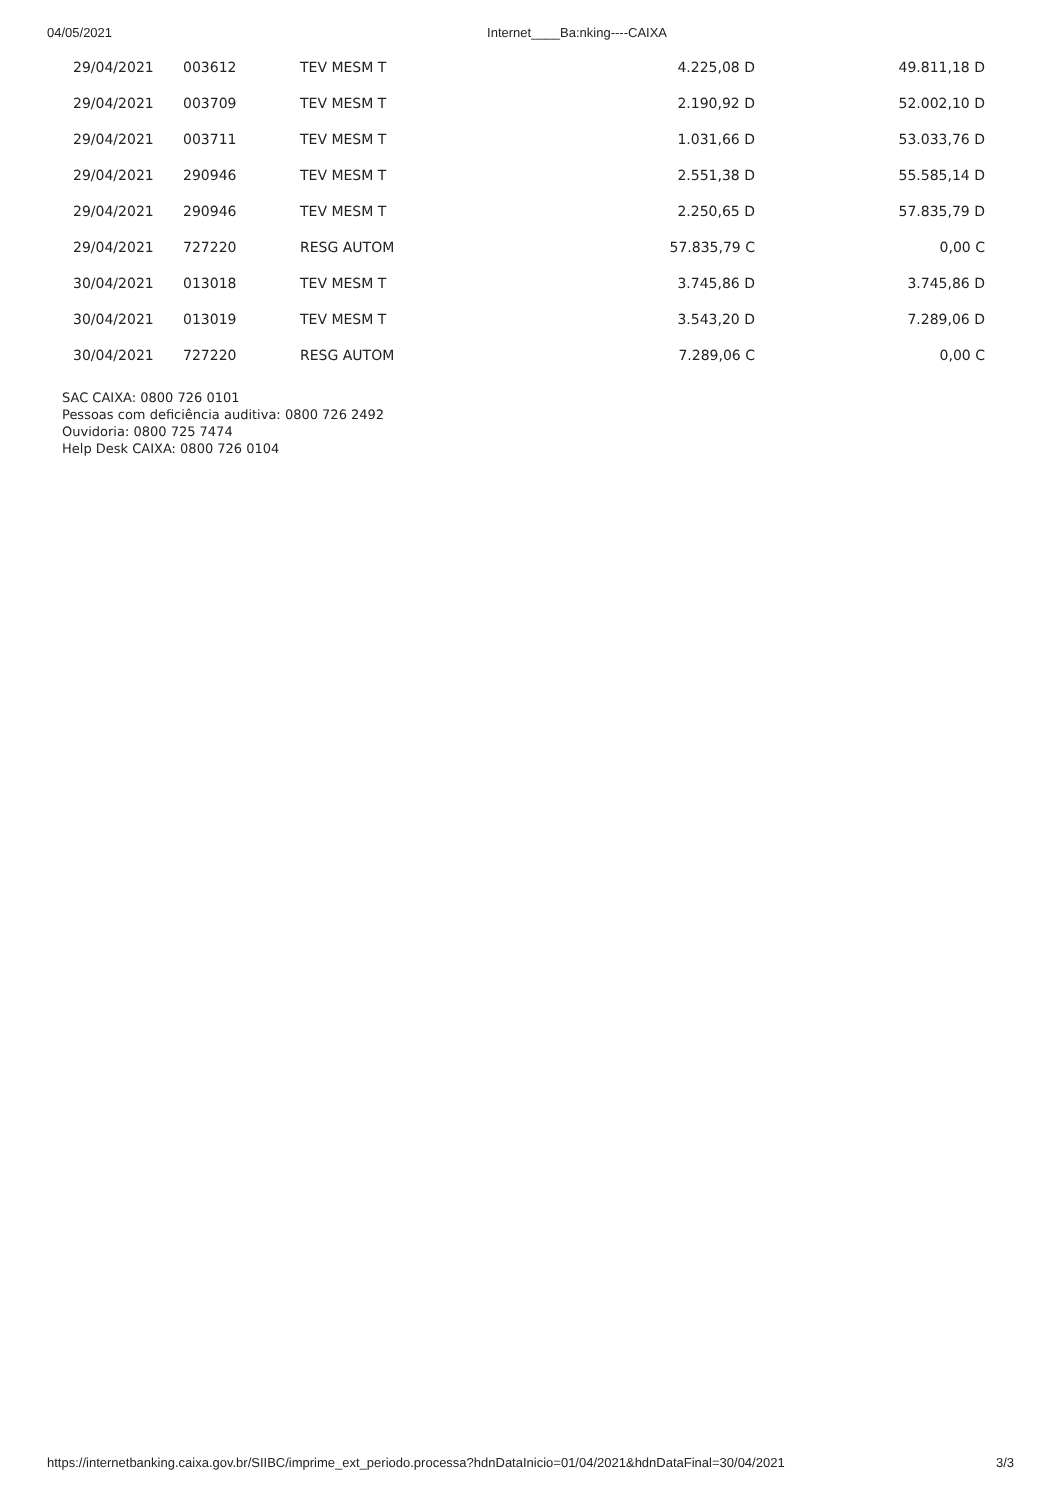04/05/2021 Internet____Ba:nking----CAIXA
| 29/04/2021 | 003612 | TEV MESM T | 4.225,08 D | 49.811,18 D |
| 29/04/2021 | 003709 | TEV MESM T | 2.190,92 D | 52.002,10 D |
| 29/04/2021 | 003711 | TEV MESM T | 1.031,66 D | 53.033,76 D |
| 29/04/2021 | 290946 | TEV MESM T | 2.551,38 D | 55.585,14 D |
| 29/04/2021 | 290946 | TEV MESM T | 2.250,65 D | 57.835,79 D |
| 29/04/2021 | 727220 | RESG AUTOM | 57.835,79 C | 0,00 C |
| 30/04/2021 | 013018 | TEV MESM T | 3.745,86 D | 3.745,86 D |
| 30/04/2021 | 013019 | TEV MESM T | 3.543,20 D | 7.289,06 D |
| 30/04/2021 | 727220 | RESG AUTOM | 7.289,06 C | 0,00 C |
SAC CAIXA: 0800 726 0101
Pessoas com deficiência auditiva: 0800 726 2492
Ouvidoria: 0800 725 7474
Help Desk CAIXA: 0800 726 0104
https://internetbanking.caixa.gov.br/SIIBC/imprime_ext_periodo.processa?hdnDataInicio=01/04/2021&hdnDataFinal=30/04/2021 3/3